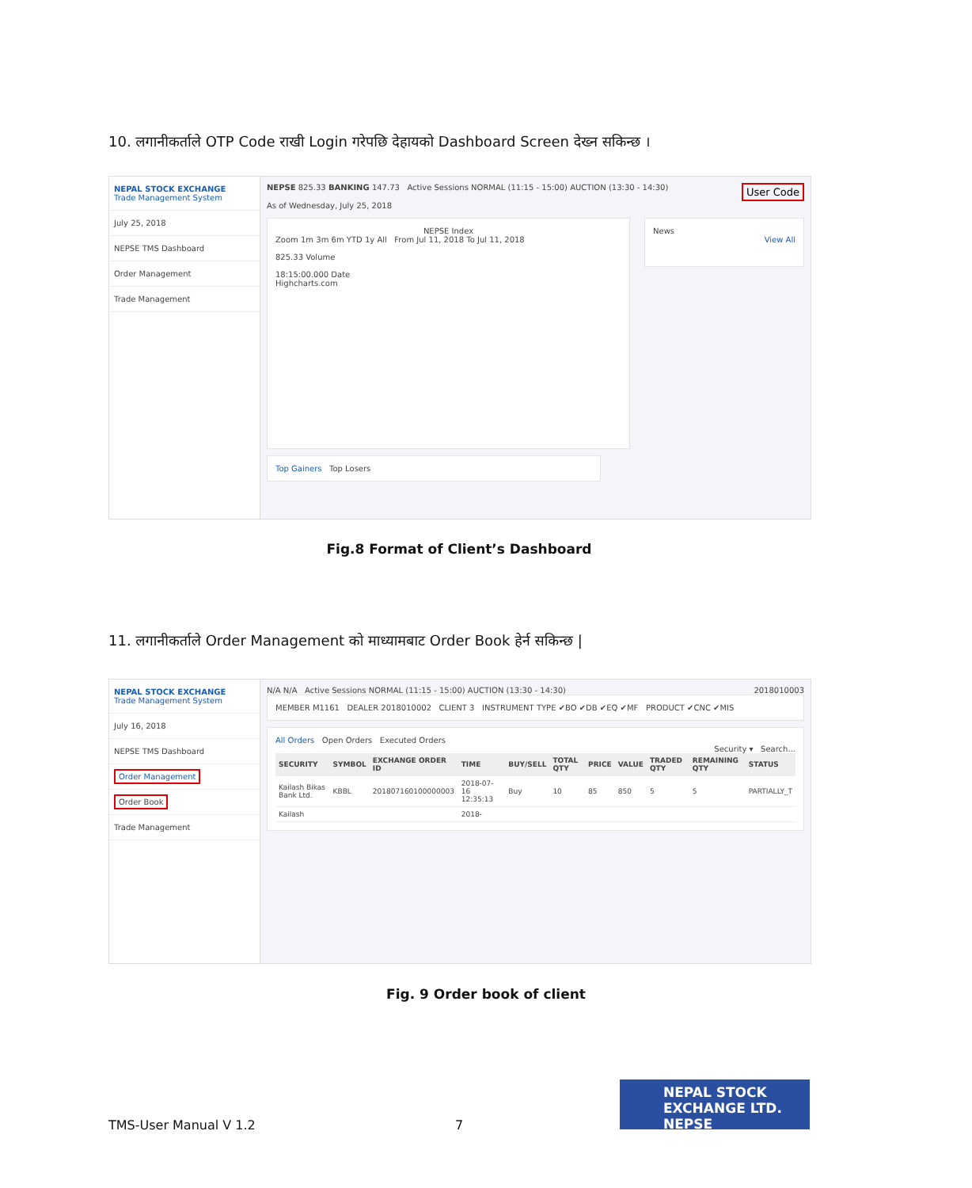10. लगानीकर्ताले OTP Code राखी Login गरेपछि देहायको Dashboard Screen देख्न सकिन्छ ।
NEPAL STOCK EXCHANGE
Trade Management System
July 25, 2018
NEPSE TMS Dashboard
Order Management
Trade Management
NEPSE 825.33 BANKING 147.73 Active Sessions NORMAL (11:15 - 15:00) AUCTION (13:30 - 14:30) User Code
As of Wednesday, July 25, 2018
NEPSE Index
Zoom 1m 3m 6m YTD 1y All From Jul 11, 2018 To Jul 11, 2018
825.33 Volume
18:15:00.000 Date
Highcharts.com
News
View All
Top Gainers Top Losers
Fig.8 Format of Client’s Dashboard
11. लगानीकर्ताले Order Management को माध्यामबाट Order Book हेर्न सकिन्छ |
NEPAL STOCK EXCHANGE
Trade Management System
July 16, 2018
NEPSE TMS Dashboard
Order Management
Order Book
Trade Management
N/A N/A Active Sessions NORMAL (11:15 - 15:00) AUCTION (13:30 - 14:30) 2018010003
MEMBER M1161 DEALER 2018010002 CLIENT 3 INSTRUMENT TYPE ✔BO ✔DB ✔EQ ✔MF PRODUCT ✔CNC ✔MIS
All Orders Open Orders Executed Orders
Security ▾ Search...
| SECURITY | SYMBOL | EXCHANGE ORDER ID | TIME | BUY/SELL | TOTAL QTY | PRICE | VALUE | TRADED QTY | REMAINING QTY | STATUS |
| --- | --- | --- | --- | --- | --- | --- | --- | --- | --- | --- |
| Kailash Bikas Bank Ltd. | KBBL | 201807160100000003 | 2018-07-16 12:35:13 | Buy | 10 | 85 | 850 | 5 | 5 | PARTIALLY_T |
| Kailash | | | 2018- | | | | | | | |
Fig. 9 Order book of client
NEPAL STOCK EXCHANGE LTD.
NEPSE
TMS-User Manual V 1.2 7